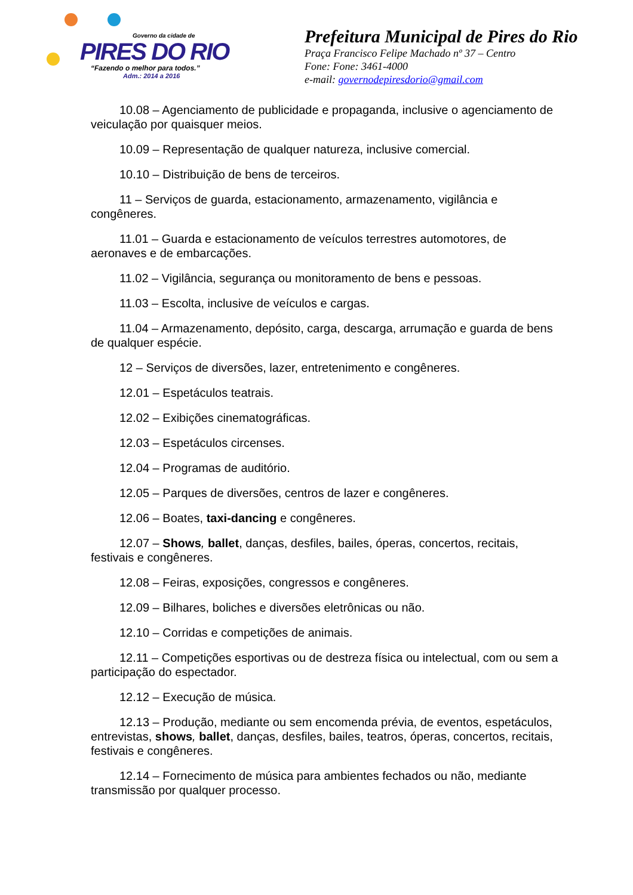Governo da cidade de
PIRES DO RIO
“Fazendo o melhor para todos.”
Adm.: 2014 a 2016
Prefeitura Municipal de Pires do Rio
Praça Francisco Felipe Machado nº 37 – Centro
Fone: Fone: 3461-4000
e-mail: governodepiresdorio@gmail.com
10.08 – Agenciamento de publicidade e propaganda, inclusive o agenciamento de veiculação por quaisquer meios.
10.09 – Representação de qualquer natureza, inclusive comercial.
10.10 – Distribuição de bens de terceiros.
11 – Serviços de guarda, estacionamento, armazenamento, vigilância e congêneres.
11.01 – Guarda e estacionamento de veículos terrestres automotores, de aeronaves e de embarcações.
11.02 – Vigilância, segurança ou monitoramento de bens e pessoas.
11.03 – Escolta, inclusive de veículos e cargas.
11.04 – Armazenamento, depósito, carga, descarga, arrumação e guarda de bens de qualquer espécie.
12 – Serviços de diversões, lazer, entretenimento e congêneres.
12.01 – Espetáculos teatrais.
12.02 – Exibições cinematográficas.
12.03 – Espetáculos circenses.
12.04 – Programas de auditório.
12.05 – Parques de diversões, centros de lazer e congêneres.
12.06 – Boates, taxi-dancing e congêneres.
12.07 – Shows, ballet, danças, desfiles, bailes, óperas, concertos, recitais, festivais e congêneres.
12.08 – Feiras, exposições, congressos e congêneres.
12.09 – Bilhares, boliches e diversões eletrônicas ou não.
12.10 – Corridas e competições de animais.
12.11 – Competições esportivas ou de destreza física ou intelectual, com ou sem a participação do espectador.
12.12 – Execução de música.
12.13 – Produção, mediante ou sem encomenda prévia, de eventos, espetáculos, entrevistas, shows, ballet, danças, desfiles, bailes, teatros, óperas, concertos, recitais, festivais e congêneres.
12.14 – Fornecimento de música para ambientes fechados ou não, mediante transmissão por qualquer processo.